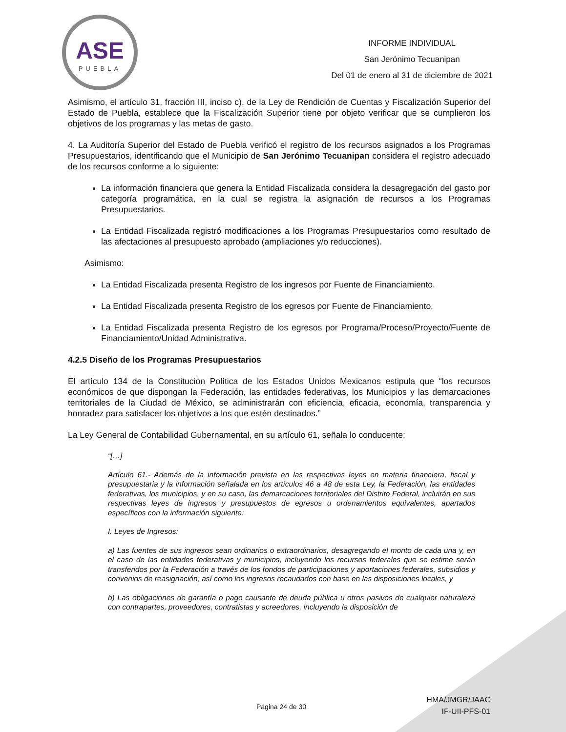ASE
PUEBLA
INFORME INDIVIDUAL
San Jerónimo Tecuanipan
Del 01 de enero al 31 de diciembre de 2021
Asimismo, el artículo 31, fracción III, inciso c), de la Ley de Rendición de Cuentas y Fiscalización Superior del Estado de Puebla, establece que la Fiscalización Superior tiene por objeto verificar que se cumplieron los objetivos de los programas y las metas de gasto.
4. La Auditoría Superior del Estado de Puebla verificó el registro de los recursos asignados a los Programas Presupuestarios, identificando que el Municipio de San Jerónimo Tecuanipan considera el registro adecuado de los recursos conforme a lo siguiente:
La información financiera que genera la Entidad Fiscalizada considera la desagregación del gasto por categoría programática, en la cual se registra la asignación de recursos a los Programas Presupuestarios.
La Entidad Fiscalizada registró modificaciones a los Programas Presupuestarios como resultado de las afectaciones al presupuesto aprobado (ampliaciones y/o reducciones).
Asimismo:
La Entidad Fiscalizada presenta Registro de los ingresos por Fuente de Financiamiento.
La Entidad Fiscalizada presenta Registro de los egresos por Fuente de Financiamiento.
La Entidad Fiscalizada presenta Registro de los egresos por Programa/Proceso/Proyecto/Fuente de Financiamiento/Unidad Administrativa.
4.2.5 Diseño de los Programas Presupuestarios
El artículo 134 de la Constitución Política de los Estados Unidos Mexicanos estipula que “los recursos económicos de que dispongan la Federación, las entidades federativas, los Municipios y las demarcaciones territoriales de la Ciudad de México, se administrarán con eficiencia, eficacia, economía, transparencia y honradez para satisfacer los objetivos a los que estén destinados.”
La Ley General de Contabilidad Gubernamental, en su artículo 61, señala lo conducente:
“[…]
Artículo 61.- Además de la información prevista en las respectivas leyes en materia financiera, fiscal y presupuestaria y la información señalada en los artículos 46 a 48 de esta Ley, la Federación, las entidades federativas, los municipios, y en su caso, las demarcaciones territoriales del Distrito Federal, incluirán en sus respectivas leyes de ingresos y presupuestos de egresos u ordenamientos equivalentes, apartados específicos con la información siguiente:
I. Leyes de Ingresos:
a) Las fuentes de sus ingresos sean ordinarios o extraordinarios, desagregando el monto de cada una y, en el caso de las entidades federativas y municipios, incluyendo los recursos federales que se estime serán transferidos por la Federación a través de los fondos de participaciones y aportaciones federales, subsidios y convenios de reasignación; así como los ingresos recaudados con base en las disposiciones locales, y
b) Las obligaciones de garantía o pago causante de deuda pública u otros pasivos de cualquier naturaleza con contrapartes, proveedores, contratistas y acreedores, incluyendo la disposición de
Página 24 de 30
HMA/JMGR/JAAC
IF-UII-PFS-01